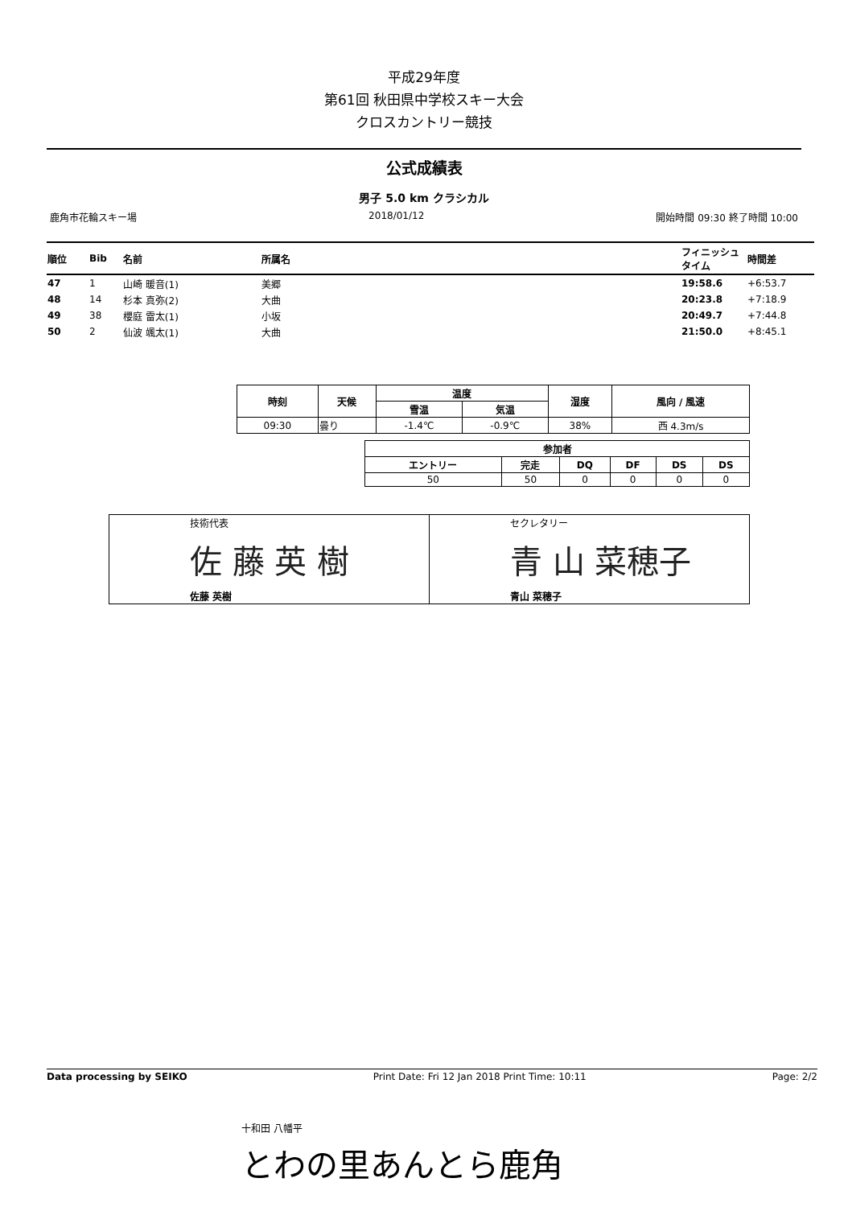平成29年度
第61回 秋田県中学校スキー大会
クロスカントリー競技
公式成績表
男子 5.0 km クラシカル
鹿角市花輪スキー場 2018/01/12 開始時間 09:30 終了時間 10:00
| 順位 | Bib | 名前 | 所属名 | フィニッシュ タイム | 時間差 |
| --- | --- | --- | --- | --- | --- |
| 47 | 1 | 山崎 暖音(1) | 美郷 | 19:58.6 | +6:53.7 |
| 48 | 14 | 杉本 真弥(2) | 大曲 | 20:23.8 | +7:18.9 |
| 49 | 38 | 櫻庭 雷太(1) | 小坂 | 20:49.7 | +7:44.8 |
| 50 | 2 | 仙波 颯太(1) | 大曲 | 21:50.0 | +8:45.1 |
| 時刻 | 天候 | 温度 | | 湿度 | 風向 / 風速 |
| --- | --- | --- | --- | --- | --- |
| | | 雪温 | 気温 | | |
| 09:30 | 曇り | -1.4℃ | -0.9℃ | 38% | 西 4.3m/s |
| 参加者 | | | | | |
| --- | --- | --- | --- | --- | --- |
| エントリー | 完走 | DQ | DF | DS | DS |
| 50 | 50 | 0 | 0 | 0 | 0 |
| 技術代表 佐 藤 英 樹 佐藤 英樹 | セクレタリー 青 山 菜穂子 青山 菜穂子 |
Data processing by SEIKO Print Date: Fri 12 Jan 2018 Print Time: 10:11 Page: 2/2
十和田 八幡平
とわの里あんとら鹿角